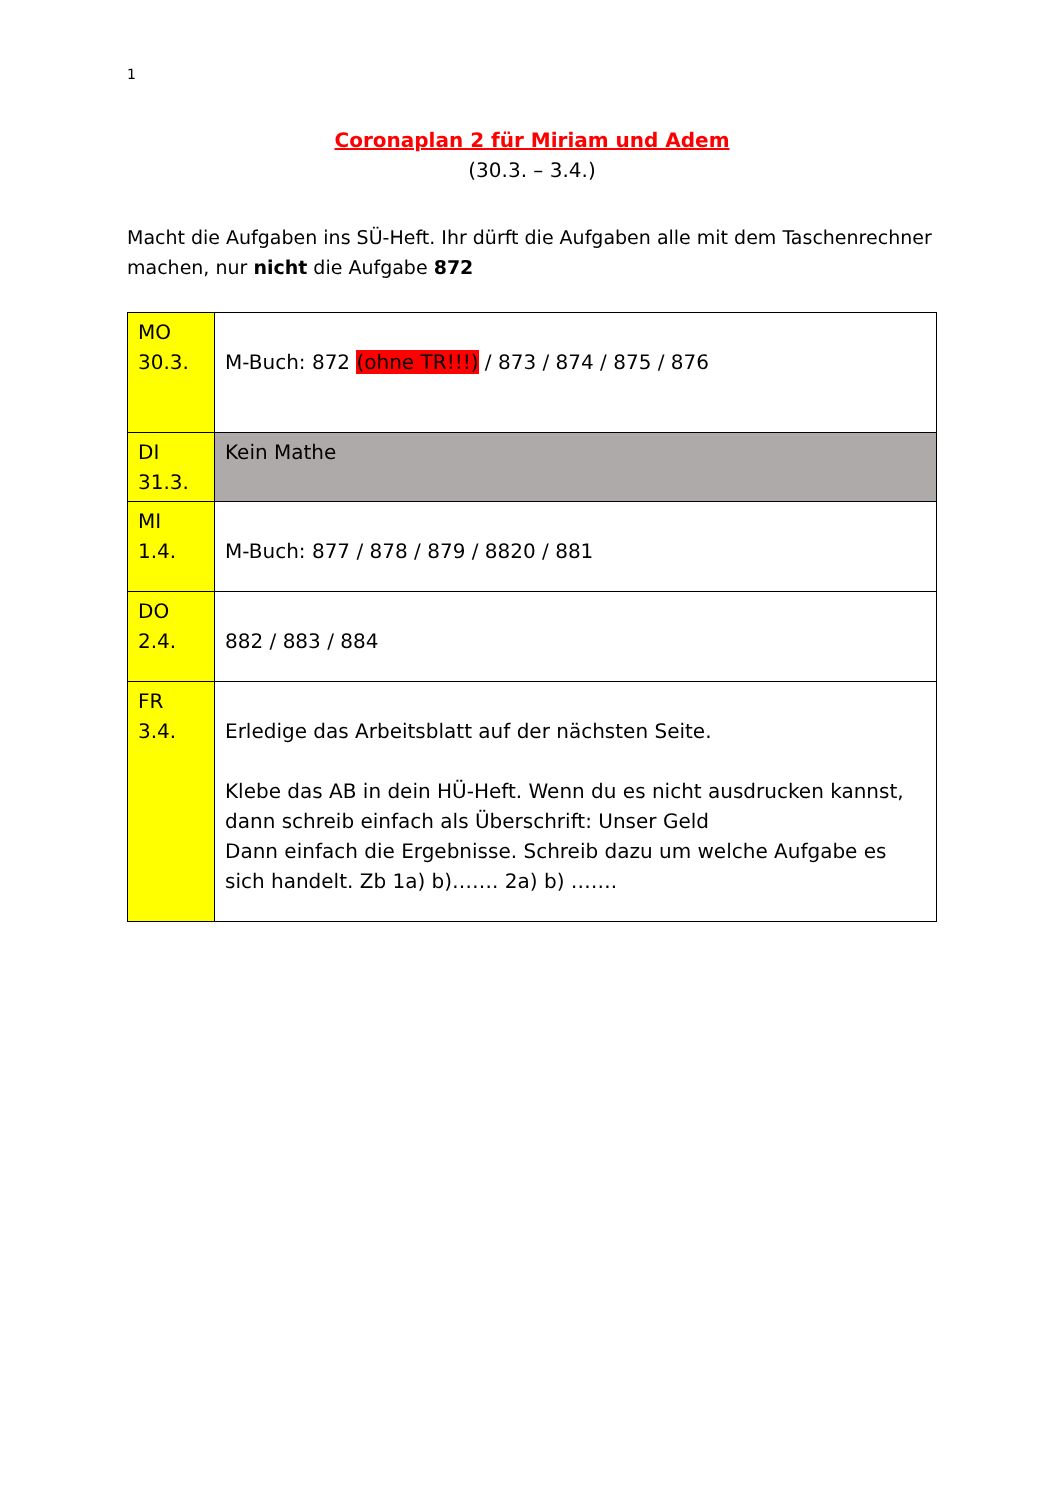1
Coronaplan 2 für Miriam und Adem
(30.3. – 3.4.)
Macht die Aufgaben ins SÜ-Heft. Ihr dürft die Aufgaben alle mit dem Taschenrechner machen, nur nicht die Aufgabe 872
| MO 30.3. | M-Buch: 872 (ohne TR!!!) / 873 / 874 / 875 / 876 |
| DI 31.3. | Kein Mathe |
| MI 1.4. | M-Buch: 877 / 878 / 879 / 8820 / 881 |
| DO 2.4. | 882 / 883 / 884 |
| FR 3.4. | Erledige das Arbeitsblatt auf der nächsten Seite. Klebe das AB in dein HÜ-Heft. Wenn du es nicht ausdrucken kannst, dann schreib einfach als Überschrift: Unser Geld Dann einfach die Ergebnisse. Schreib dazu um welche Aufgabe es sich handelt. Zb 1a) b)……. 2a) b) ……. |